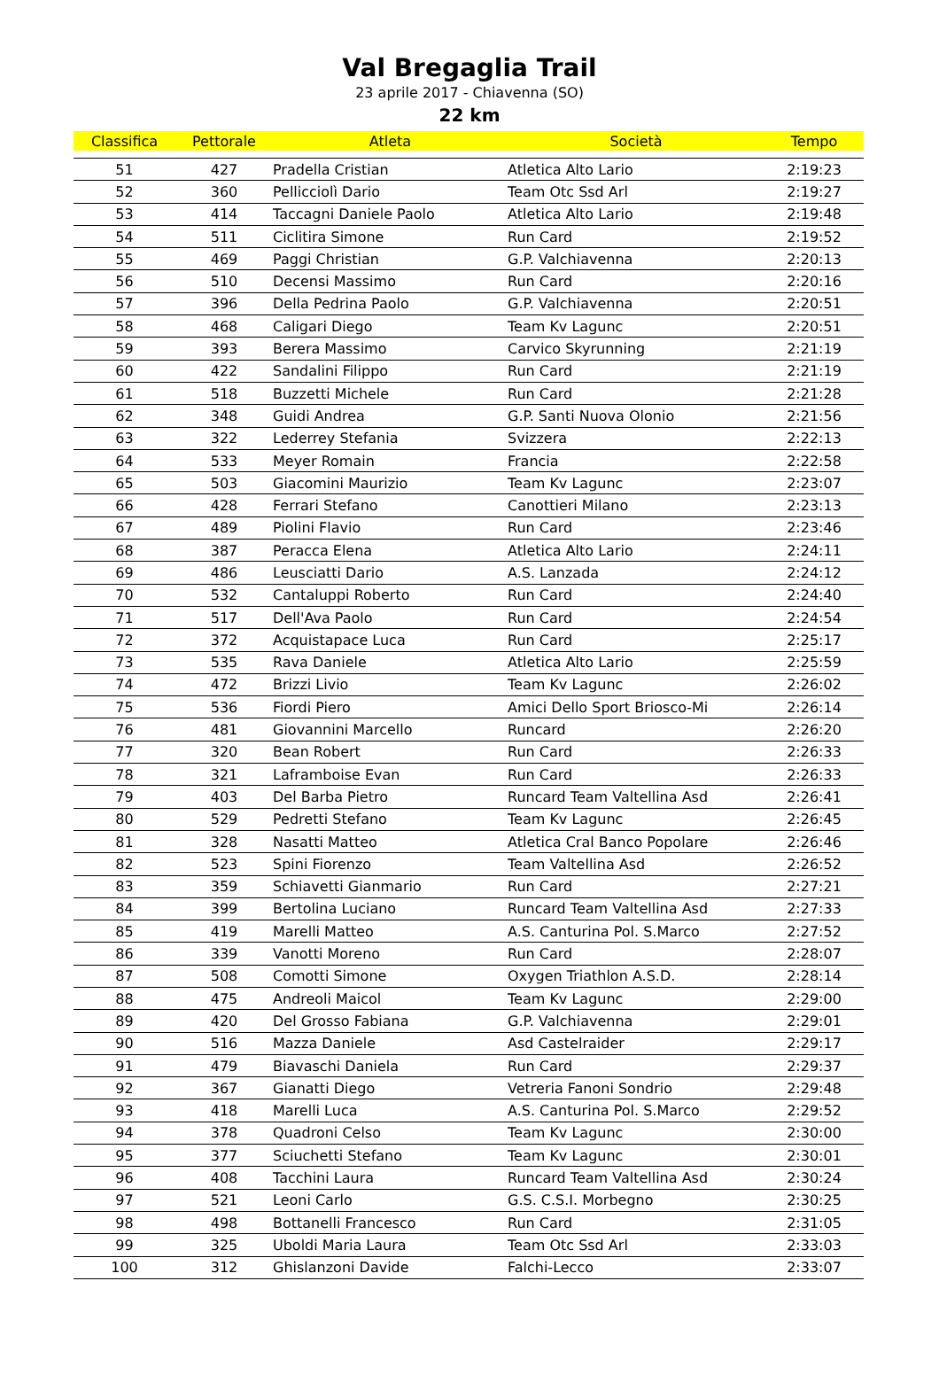Val Bregaglia Trail
23 aprile 2017 - Chiavenna (SO)
22 km
| Classifica | Pettorale | Atleta | Società | Tempo |
| --- | --- | --- | --- | --- |
| 51 | 427 | Pradella Cristian | Atletica Alto Lario | 2:19:23 |
| 52 | 360 | Pellicciolì Dario | Team Otc Ssd Arl | 2:19:27 |
| 53 | 414 | Taccagni Daniele Paolo | Atletica Alto Lario | 2:19:48 |
| 54 | 511 | Ciclitira Simone | Run Card | 2:19:52 |
| 55 | 469 | Paggi Christian | G.P. Valchiavenna | 2:20:13 |
| 56 | 510 | Decensi Massimo | Run Card | 2:20:16 |
| 57 | 396 | Della Pedrina Paolo | G.P. Valchiavenna | 2:20:51 |
| 58 | 468 | Caligari Diego | Team Kv Lagunc | 2:20:51 |
| 59 | 393 | Berera Massimo | Carvico Skyrunning | 2:21:19 |
| 60 | 422 | Sandalini Filippo | Run Card | 2:21:19 |
| 61 | 518 | Buzzetti Michele | Run Card | 2:21:28 |
| 62 | 348 | Guidi Andrea | G.P. Santi Nuova Olonio | 2:21:56 |
| 63 | 322 | Lederrey Stefania | Svizzera | 2:22:13 |
| 64 | 533 | Meyer Romain | Francia | 2:22:58 |
| 65 | 503 | Giacomini Maurizio | Team Kv Lagunc | 2:23:07 |
| 66 | 428 | Ferrari Stefano | Canottieri Milano | 2:23:13 |
| 67 | 489 | Piolini Flavio | Run Card | 2:23:46 |
| 68 | 387 | Peracca Elena | Atletica Alto Lario | 2:24:11 |
| 69 | 486 | Leusciatti Dario | A.S. Lanzada | 2:24:12 |
| 70 | 532 | Cantaluppi Roberto | Run Card | 2:24:40 |
| 71 | 517 | Dell'Ava Paolo | Run Card | 2:24:54 |
| 72 | 372 | Acquistapace Luca | Run Card | 2:25:17 |
| 73 | 535 | Rava Daniele | Atletica Alto Lario | 2:25:59 |
| 74 | 472 | Brizzi Livio | Team Kv Lagunc | 2:26:02 |
| 75 | 536 | Fiordi Piero | Amici Dello Sport Briosco-Mi | 2:26:14 |
| 76 | 481 | Giovannini Marcello | Runcard | 2:26:20 |
| 77 | 320 | Bean Robert | Run Card | 2:26:33 |
| 78 | 321 | Laframboise Evan | Run Card | 2:26:33 |
| 79 | 403 | Del Barba Pietro | Runcard Team Valtellina Asd | 2:26:41 |
| 80 | 529 | Pedretti Stefano | Team Kv Lagunc | 2:26:45 |
| 81 | 328 | Nasatti Matteo | Atletica Cral Banco Popolare | 2:26:46 |
| 82 | 523 | Spini Fiorenzo | Team Valtellina Asd | 2:26:52 |
| 83 | 359 | Schiavetti Gianmario | Run Card | 2:27:21 |
| 84 | 399 | Bertolina Luciano | Runcard Team Valtellina Asd | 2:27:33 |
| 85 | 419 | Marelli Matteo | A.S. Canturina Pol. S.Marco | 2:27:52 |
| 86 | 339 | Vanotti Moreno | Run Card | 2:28:07 |
| 87 | 508 | Comotti Simone | Oxygen Triathlon A.S.D. | 2:28:14 |
| 88 | 475 | Andreoli Maicol | Team Kv Lagunc | 2:29:00 |
| 89 | 420 | Del Grosso Fabiana | G.P. Valchiavenna | 2:29:01 |
| 90 | 516 | Mazza Daniele | Asd Castelraider | 2:29:17 |
| 91 | 479 | Biavaschi Daniela | Run Card | 2:29:37 |
| 92 | 367 | Gianatti Diego | Vetreria Fanoni Sondrio | 2:29:48 |
| 93 | 418 | Marelli Luca | A.S. Canturina Pol. S.Marco | 2:29:52 |
| 94 | 378 | Quadroni Celso | Team Kv Lagunc | 2:30:00 |
| 95 | 377 | Sciuchetti Stefano | Team Kv Lagunc | 2:30:01 |
| 96 | 408 | Tacchini Laura | Runcard Team Valtellina Asd | 2:30:24 |
| 97 | 521 | Leoni Carlo | G.S. C.S.I. Morbegno | 2:30:25 |
| 98 | 498 | Bottanelli Francesco | Run Card | 2:31:05 |
| 99 | 325 | Uboldi Maria Laura | Team Otc Ssd Arl | 2:33:03 |
| 100 | 312 | Ghislanzoni Davide | Falchi-Lecco | 2:33:07 |